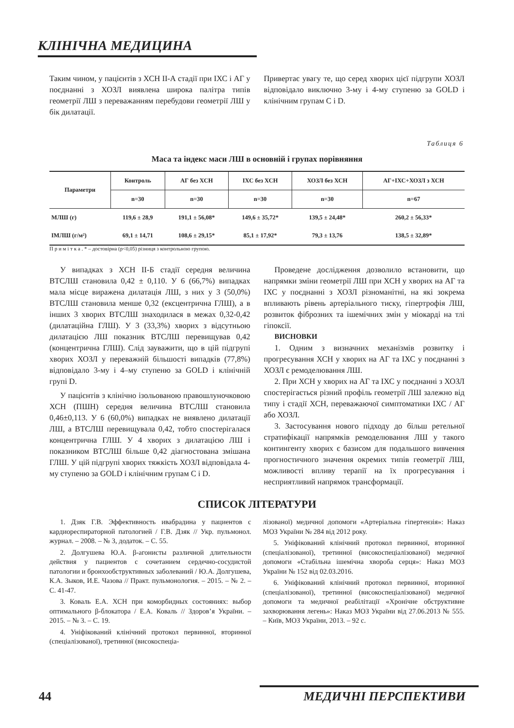КЛІНІЧНА МЕДИЦИНА
Таким чином, у пацієнтів з ХСН ІІ-А стадії при ІХС і АГ у поєднанні з ХОЗЛ виявлена широка палітра типів геометрії ЛШ з переважанням перебудови геометрії ЛШ у бік дилатації.
Привертає увагу те, що серед хворих цієї підгрупи ХОЗЛ відповідало виключно 3-му і 4-му ступеню за GOLD і клінічним групам C і D.
Таблиця 6
Маса та індекс маси ЛШ в основній і групах порівняння
| Параметри | Контроль | АГ без ХСН | ІХС без ХСН | ХОЗЛ без ХСН | АГ+ІХС+ХОЗЛ з ХСН |
| --- | --- | --- | --- | --- | --- |
| | n=30 | n=30 | n=30 | n=30 | n=67 |
| МЛШ (г) | 119,6 ± 28,9 | 191,1 ± 56,08* | 149,6 ± 35,72* | 139,5 ± 24,48* | 260,2 ± 56,33* |
| ІМЛШ (г/м²) | 69,1 ± 14,71 | 108,6 ± 29,15* | 85,1 ± 17,92* | 79,3 ± 13,76 | 138,5 ± 32,89* |
П р и м і т к а . * – достовірна (р<0,05) різниця з контрольною групою.
У випадках з ХСН ІІ-Б стадії середня величина ВТСЛШ становила 0,42 ± 0,110. У 6 (66,7%) випадках мала місце виражена дилатація ЛШ, з них у 3 (50,0%) ВТСЛШ становила менше 0,32 (ексцентрична ГЛШ), а в інших 3 хворих ВТСЛШ знаходилася в межах 0,32-0,42 (дилатаційна ГЛШ). У 3 (33,3%) хворих з відсутньою дилатацією ЛШ показник ВТСЛШ перевищував 0,42 (концентрична ГЛШ). Слід зауважити, що в цій підгрупі хворих ХОЗЛ у переважній більшості випадків (77,8%) відповідало 3-му і 4–му ступеню за GOLD і клінічній групі D.
У пацієнтів з клінічно ізольованою правошлуночковою ХСН (ПШН) середня величина ВТСЛШ становила 0,46±0,113. У 6 (60,0%) випадках не виявлено дилатації ЛШ, а ВТСЛШ перевищувала 0,42, тобто спостерігалася концентрична ГЛШ. У 4 хворих з дилатацією ЛШ і показником ВТСЛШ більше 0,42 діагностована змішана ГЛШ. У цій підгрупі хворих тяжкість ХОЗЛ відповідала 4-му ступеню за GOLD і клінічним групам C і D.
Проведене дослідження дозволило встановити, що напрямки зміни геометрії ЛШ при ХСН у хворих на АГ та ІХС у поєднанні з ХОЗЛ різноманітні, на які зокрема впливають рівень артеріального тиску, гіпертрофія ЛШ, розвиток фіброзних та ішемічних змін у міокарді на тлі гіпоксії.
ВИСНОВКИ
1. Одним з визначних механізмів розвитку і прогресування ХСН у хворих на АГ та ІХС у поєднанні з ХОЗЛ є ремоделювання ЛШ.
2. При ХСН у хворих на АГ та ІХС у поєднанні з ХОЗЛ спостерігається різний профіль геометрії ЛШ залежно від типу і стадії ХСН, переважаючої симптоматики ІХС / АГ або ХОЗЛ.
3. Застосування нового підходу до більш ретельної стратифікації напрямків ремоделювання ЛШ у такого контингенту хворих є базисом для подальшого вивчення прогностичного значення окремих типів геометрії ЛШ, можливості впливу терапії на їх прогресування і несприятливий напрямок трансформації.
СПИСОК ЛІТЕРАТУРИ
1. Дзяк Г.В. Эффективность ивабрадина у пациентов с кардиореспираторной патологией / Г.В. Дзяк // Укр. пульмонол. журнал. – 2008. – № 3, додаток. – С. 55.
2. Долгушева Ю.А. β-агонисты различной длительности действия у пациентов с сочетанием сердечно-сосудистой патологии и бронхообструктивных заболеваний / Ю.А. Долгушева, К.А. Зыков, И.Е. Чазова // Практ. пульмонология. – 2015. – № 2. – С. 41-47.
3. Коваль Е.А. ХСН при коморбидных состояниях: выбор оптимального β-блокатора / Е.А. Коваль // Здоров’я України. – 2015. – № 3. – С. 19.
4. Уніфікований клінічний протокол первинної, вторинної (спеціалізованої), третинної (високоспеціа-
лізованої) медичної допомоги «Артеріальна гіпертензія»: Наказ МОЗ України № 284 від 2012 року.
5. Уніфікований клінічний протокол первинної, вторинної (спеціалізованої), третинної (високоспеціалізованої) медичної допомоги «Стабільна ішемічна хвороба серця»: Наказ МОЗ України № 152 від 02.03.2016.
6. Уніфікований клінічний протокол первинної, вторинної (спеціалізованої), третинної (високоспеціалізованої) медичної допомоги та медичної реабілітації «Хронічне обструктивне захворювання легень»: Наказ МОЗ України від 27.06.2013 № 555. – Київ, МОЗ України, 2013. – 92 с.
44 МЕДИЧНІ ПЕРСПЕКТИВИ